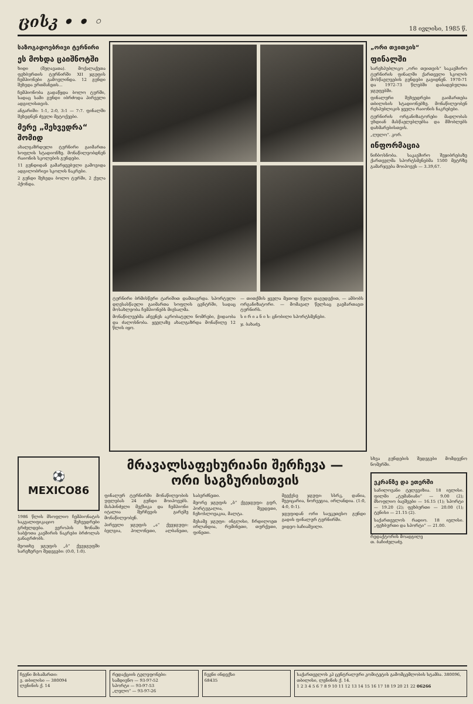ცისკ • • ◦ 18 ივლისი, 1985 წ.
საზოგადოებრივი ტერნირი
ეს მოხდა ცაიშნოტში
ხიდი (შეღავათა). მოქალაქეთა ფეხბურთის ტურნირში XII ჯგუფის ჩემპიონები გამოვლინდა. 12 გუნდი შეხვდა ერთმანეთს...
ჩემპიონობა გადაწყდა ბოლო ტურში, სადაც სამი გუნდი იბრძოდა პირველი ადგილისთვის.
ანგარიში: 1:1, 2:0, 3:1 — 7:7. ფინალში შეხვდნენ ძველი მეტოქეები.
მერე „შეხვედრა“ შომიდ
ახალგაზრდული ტურნირი გაიმართა სოფლის სტადიონზე. მონაწილეობდნენ რაიონის სკოლების გუნდები.
11 გუნდიდან გამარჯვებული გამოვიდა ადგილობრივი სკოლის ნაკრები.
2 გუნდი შეხვდა ბოლო ტურში, 2 ქულა ჰქონდა.
ტურნირი ბრმისწერი ტარიშით დამთავრდა. სპორტული დღესასწაული გაიმართა სოფლის ცენტრში, სადაც მოსახლეობა ჩემპიონებს მიესალმა.
მონაწილეებმა აჩვენეს აკრობატული ნომრები, ჭიდაობა და ძალოსნობა. ყველაზე ახალგაზრდა მონაწილე 12 წლის იყო.
— თითქმის ყველა მეთოდ წელი დავუდექით, — ამბობს ორგანიზატორი. — მომავალ წელსაც გავმართავთ ტურნირს.
ს ი რ ი ა ნ ი ს: ცნობილი სპორტსმენები.
ჯ. ბახაძე.
„ორი თვითვის“
ფინალში
სარეხპუბლიკო „ორი თვითვის“ საკავშირო ტურნირის ფინალში ქართველი სკოლის მოსწავლეების გუნდები გავიდნენ. 1970-71 და 1972-73 წლებში დაბადებულთა ჯგუფებში.
ფინალური შეხვედრები გაიმართება თბილისის სტადიონებზე. მონაწილეობენ რესპუბლიკის ყველა რაიონის ნაკრებები.
ტურნირის ორგანიზატორები მადლობას უხდიან მასწავლებლებსა და მშობლებს დახმარებისთვის.
„ლელო“. კორ.
ინფორმაცია
ნიჩბოსნობა. საკავშირო შეჯიბრებაზე ქართველმა სპორტსმენებმა 1500 მეტრზე გამარჯვება მოიპოვეს — 3.39,67.
⚽ MEXICO86
1986 წლის მსოფლიო ჩემპიონატის საკვალიფიკაციო შეხვედრები გრძელდება. ევროპის ზონაში საბჭოთა კავშირის ნაკრები ბრძოლას განაგრძობს.
მეოთხე ჯგუფის „ბ“ ქვეჯგუფში სარეზერვო შედეგები: (0:0, 1:0).
მრავალსაფეხურიანი შერჩევა —
ორი საგზურისთვის
ფინალურ ტურნირში მონაწილეობის უფლებას 24 გუნდი მოიპოვებს. მასპინძელი მექსიკა და ჩემპიონი იტალია შერჩევის გარეშე მონაწილეობენ.
პირველი ჯგუფის „ა“ ქვეჯგუფი: ბელგია, პოლონეთი, ალბანეთი, საბერძნეთი.
მეორე ჯგუფის „ბ“ ქვეჯგუფი: გფრ, პორტუგალია, შვედეთი, ჩეხოსლოვაკია, მალტა.
მესამე ჯგუფი: ინგლისი, ჩრდილოეთ ირლანდია, რუმინეთი, თურქეთი, ფინეთი.
მეექვსე ჯგუფი: სსრკ, დანია, შვეიცარია, ნორვეგია, ირლანდია. (1:0, 4:0, 0:1).
ჯგუფიდან ორი საუკეთესო გუნდი გადის ფინალურ ტურნირში.
ვიდეო ბაჩიაშვილი.
სხვა გუნდების შედეგები მომდევნო ნომერში.
ეკრანზე და ეთერში
საჩილოვანი ტელევიზია. 18 ივლისი. ფილმი „ტუმანიანი“ — 9.00 (2); მსოფლიო ბავშვები — 16.15 (1); სპორტი — 19.20 (2); ფეხბურთი — 20.00 (1); ტენისი — 21.15 (2).
საქართველოს რადიო. 18 ივლისი. „ფეხბურთი და სპორტი“ — 21.00.
რედაქტორის მოადგილე
თ. ბაჩიძელაძე.
ჩვენი მისამართი:
ვ. თბილისი — 380094
ლენინის ქ. 14
რედაქციის ტელეფონები:
სამდივნო — 93-97-52
სპორტი — 93-97-53
„ლელო“ — 93-97-26
ჩვენი ინდექსი
68435
საქართველოს კპ ცენტრალური კომიტეტის გამომცემლობის სტამბა. 380096, თბილისი, ლენინის ქ. 14.
1 2 3 4 5 6 7 8 9 10 11 12 13 14 15 16 17 18 19 20 21 22 06266